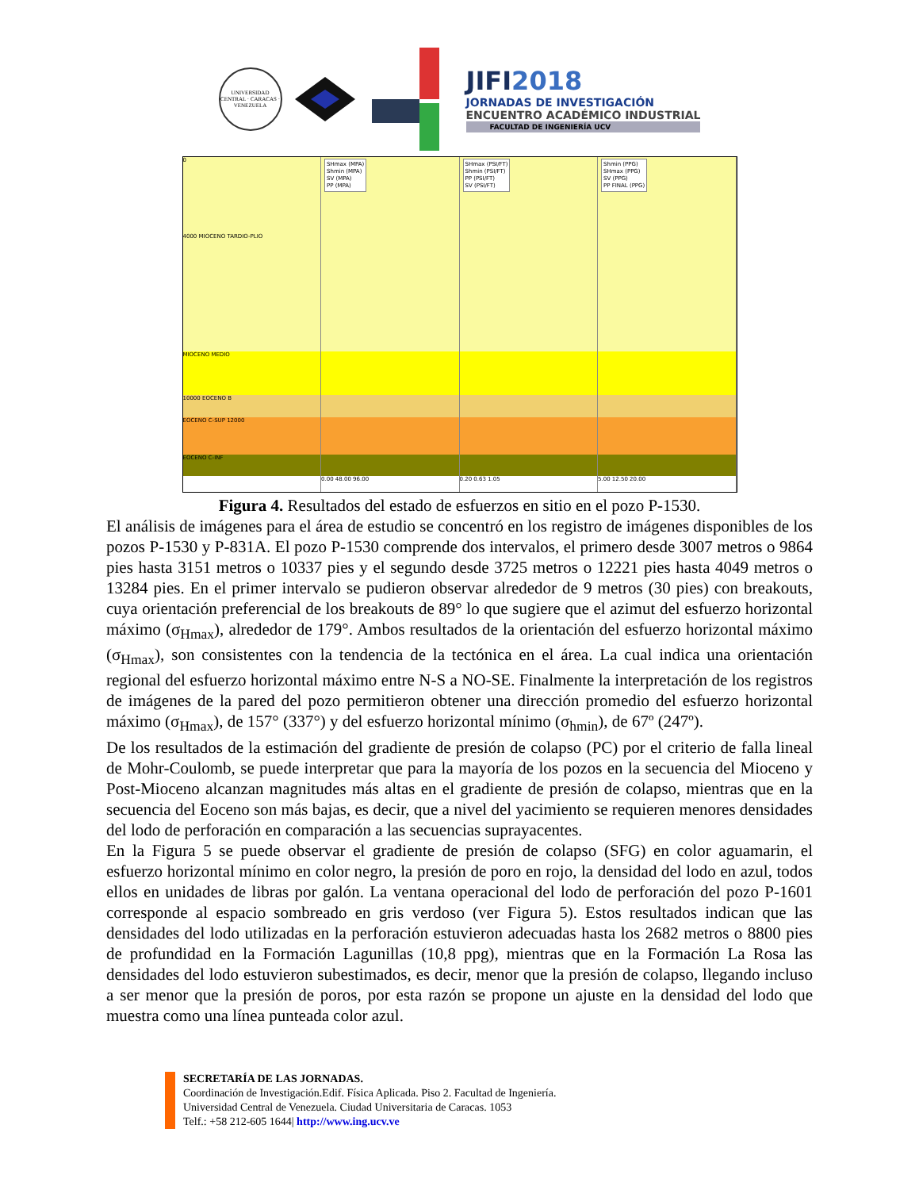UNIVERSIDAD CENTRAL · CARACAS · VENEZUELA
JIFI2018
JORNADAS DE INVESTIGACIÓN
ENCUENTRO ACADÉMICO INDUSTRIAL
FACULTAD DE INGENIERÍA UCV
0
4000 MIOCENO TARDIO-PLIO
MIOCENO MEDIO
10000 EOCENO B
EOCENO C-SUP 12000
EOCENO C-INF
SHmax (MPA)
Shmin (MPA)
SV (MPA)
PP (MPA)
0.00 48.00 96.00
SHmax (PSI/FT)
Shmin (PSI/FT)
PP (PSI/FT)
SV (PSI/FT)
0.20 0.63 1.05
Shmin (PPG)
SHmax (PPG)
SV (PPG)
PP FINAL (PPG)
5.00 12.50 20.00
Figura 4. Resultados del estado de esfuerzos en sitio en el pozo P-1530.
El análisis de imágenes para el área de estudio se concentró en los registro de imágenes disponibles de los pozos P-1530 y P-831A. El pozo P-1530 comprende dos intervalos, el primero desde 3007 metros o 9864 pies hasta 3151 metros o 10337 pies y el segundo desde 3725 metros o 12221 pies hasta 4049 metros o 13284 pies. En el primer intervalo se pudieron observar alrededor de 9 metros (30 pies) con breakouts, cuya orientación preferencial de los breakouts de 89° lo que sugiere que el azimut del esfuerzo horizontal máximo (σ<sub>Hmax</sub>), alrededor de 179°. Ambos resultados de la orientación del esfuerzo horizontal máximo (σ<sub>Hmax</sub>), son consistentes con la tendencia de la tectónica en el área. La cual indica una orientación regional del esfuerzo horizontal máximo entre N-S a NO-SE. Finalmente la interpretación de los registros de imágenes de la pared del pozo permitieron obtener una dirección promedio del esfuerzo horizontal máximo (σ<sub>Hmax</sub>), de 157° (337°) y del esfuerzo horizontal mínimo (σ<sub>hmin</sub>), de 67º (247º).
De los resultados de la estimación del gradiente de presión de colapso (PC) por el criterio de falla lineal de Mohr-Coulomb, se puede interpretar que para la mayoría de los pozos en la secuencia del Mioceno y Post-Mioceno alcanzan magnitudes más altas en el gradiente de presión de colapso, mientras que en la secuencia del Eoceno son más bajas, es decir, que a nivel del yacimiento se requieren menores densidades del lodo de perforación en comparación a las secuencias suprayacentes.
En la Figura 5 se puede observar el gradiente de presión de colapso (SFG) en color aguamarin, el esfuerzo horizontal mínimo en color negro, la presión de poro en rojo, la densidad del lodo en azul, todos ellos en unidades de libras por galón. La ventana operacional del lodo de perforación del pozo P-1601 corresponde al espacio sombreado en gris verdoso (ver Figura 5). Estos resultados indican que las densidades del lodo utilizadas en la perforación estuvieron adecuadas hasta los 2682 metros o 8800 pies de profundidad en la Formación Lagunillas (10,8 ppg), mientras que en la Formación La Rosa las densidades del lodo estuvieron subestimados, es decir, menor que la presión de colapso, llegando incluso a ser menor que la presión de poros, por esta razón se propone un ajuste en la densidad del lodo que muestra como una línea punteada color azul.
SECRETARÍA DE LAS JORNADAS.
Coordinación de Investigación.Edif. Física Aplicada. Piso 2. Facultad de Ingeniería.
Universidad Central de Venezuela. Ciudad Universitaria de Caracas. 1053
Telf.: +58 212-605 1644| http://www.ing.ucv.ve